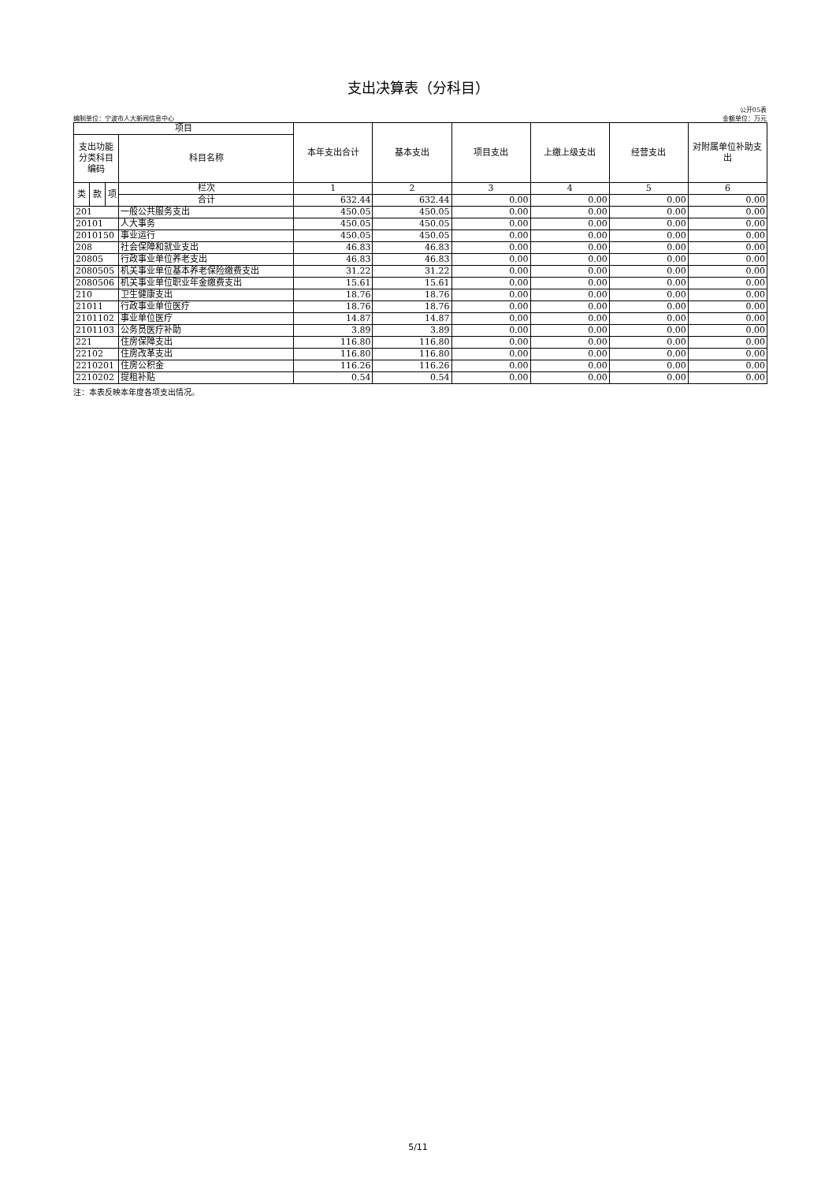支出决算表（分科目）
公开05表
编制单位：宁波市人大新闻信息中心 金额单位：万元
| 项目 | | | | 本年支出合计 | 基本支出 | 项目支出 | 上缴上级支出 | 经营支出 | 对附属单位补助支出 |
| --- | --- | --- | --- | --- | --- | --- | --- | --- | --- |
| 支出功能分类科目编码 | | | 科目名称 | | | | | | |
| 类 | 款 | 项 | 栏次 | 1 | 2 | 3 | 4 | 5 | 6 |
| | | | 合计 | 632.44 | 632.44 | 0.00 | 0.00 | 0.00 | 0.00 |
| 201 | | | 一般公共服务支出 | 450.05 | 450.05 | 0.00 | 0.00 | 0.00 | 0.00 |
| 20101 | | | 人大事务 | 450.05 | 450.05 | 0.00 | 0.00 | 0.00 | 0.00 |
| 2010150 | | | 事业运行 | 450.05 | 450.05 | 0.00 | 0.00 | 0.00 | 0.00 |
| 208 | | | 社会保障和就业支出 | 46.83 | 46.83 | 0.00 | 0.00 | 0.00 | 0.00 |
| 20805 | | | 行政事业单位养老支出 | 46.83 | 46.83 | 0.00 | 0.00 | 0.00 | 0.00 |
| 2080505 | | | 机关事业单位基本养老保险缴费支出 | 31.22 | 31.22 | 0.00 | 0.00 | 0.00 | 0.00 |
| 2080506 | | | 机关事业单位职业年金缴费支出 | 15.61 | 15.61 | 0.00 | 0.00 | 0.00 | 0.00 |
| 210 | | | 卫生健康支出 | 18.76 | 18.76 | 0.00 | 0.00 | 0.00 | 0.00 |
| 21011 | | | 行政事业单位医疗 | 18.76 | 18.76 | 0.00 | 0.00 | 0.00 | 0.00 |
| 2101102 | | | 事业单位医疗 | 14.87 | 14.87 | 0.00 | 0.00 | 0.00 | 0.00 |
| 2101103 | | | 公务员医疗补助 | 3.89 | 3.89 | 0.00 | 0.00 | 0.00 | 0.00 |
| 221 | | | 住房保障支出 | 116.80 | 116.80 | 0.00 | 0.00 | 0.00 | 0.00 |
| 22102 | | | 住房改革支出 | 116.80 | 116.80 | 0.00 | 0.00 | 0.00 | 0.00 |
| 2210201 | | | 住房公积金 | 116.26 | 116.26 | 0.00 | 0.00 | 0.00 | 0.00 |
| 2210202 | | | 提租补贴 | 0.54 | 0.54 | 0.00 | 0.00 | 0.00 | 0.00 |
注：本表反映本年度各项支出情况。
5/11